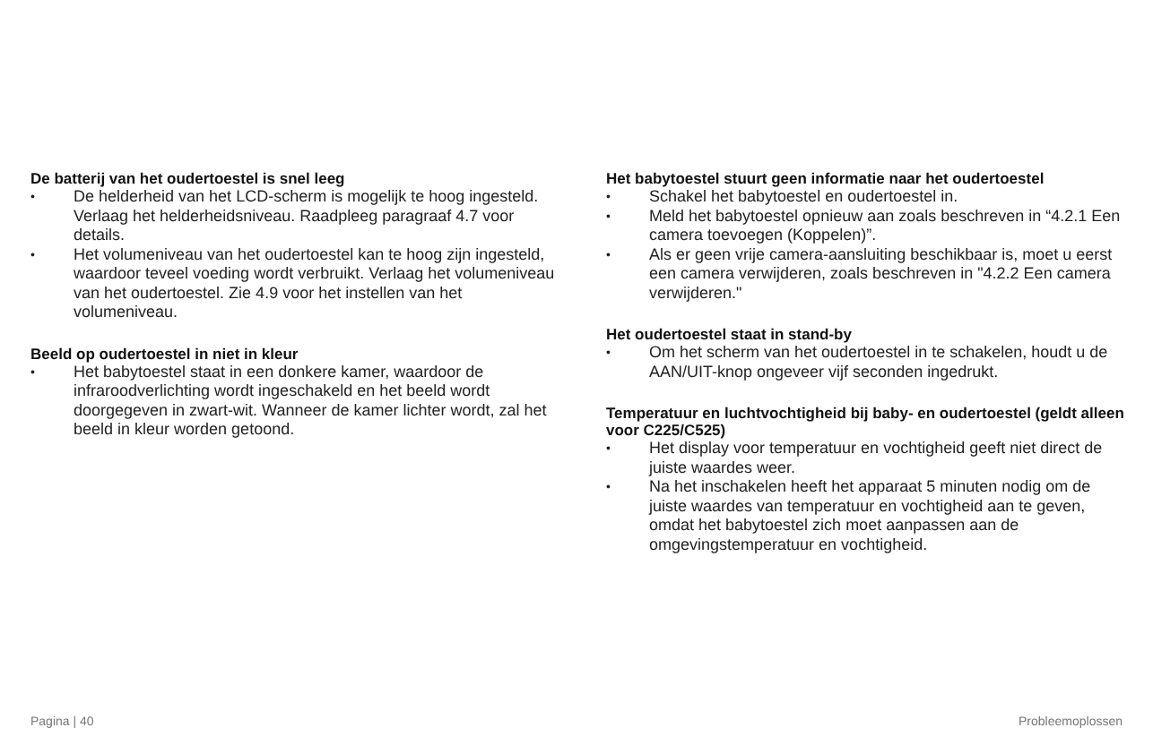De batterij van het oudertoestel is snel leeg
• De helderheid van het LCD-scherm is mogelijk te hoog ingesteld. Verlaag het helderheidsniveau. Raadpleeg paragraaf 4.7 voor details.
• Het volumeniveau van het oudertoestel kan te hoog zijn ingesteld, waardoor teveel voeding wordt verbruikt. Verlaag het volumeniveau van het oudertoestel. Zie 4.9 voor het instellen van het volumeniveau.
Beeld op oudertoestel in niet in kleur
• Het babytoestel staat in een donkere kamer, waardoor de infraroodverlichting wordt ingeschakeld en het beeld wordt doorgegeven in zwart-wit. Wanneer de kamer lichter wordt, zal het beeld in kleur worden getoond.
Het babytoestel stuurt geen informatie naar het oudertoestel
• Schakel het babytoestel en oudertoestel in.
• Meld het babytoestel opnieuw aan zoals beschreven in “4.2.1 Een camera toevoegen (Koppelen)”.
• Als er geen vrije camera-aansluiting beschikbaar is, moet u eerst een camera verwijderen, zoals beschreven in "4.2.2 Een camera verwijderen."
Het oudertoestel staat in stand-by
• Om het scherm van het oudertoestel in te schakelen, houdt u de AAN/UIT-knop ongeveer vijf seconden ingedrukt.
Temperatuur en luchtvochtigheid bij baby- en oudertoestel (geldt alleen voor C225/C525)
• Het display voor temperatuur en vochtigheid geeft niet direct de juiste waardes weer.
• Na het inschakelen heeft het apparaat 5 minuten nodig om de juiste waardes van temperatuur en vochtigheid aan te geven, omdat het babytoestel zich moet aanpassen aan de omgevingstemperatuur en vochtigheid.
Pagina | 40 Probleemoplossen